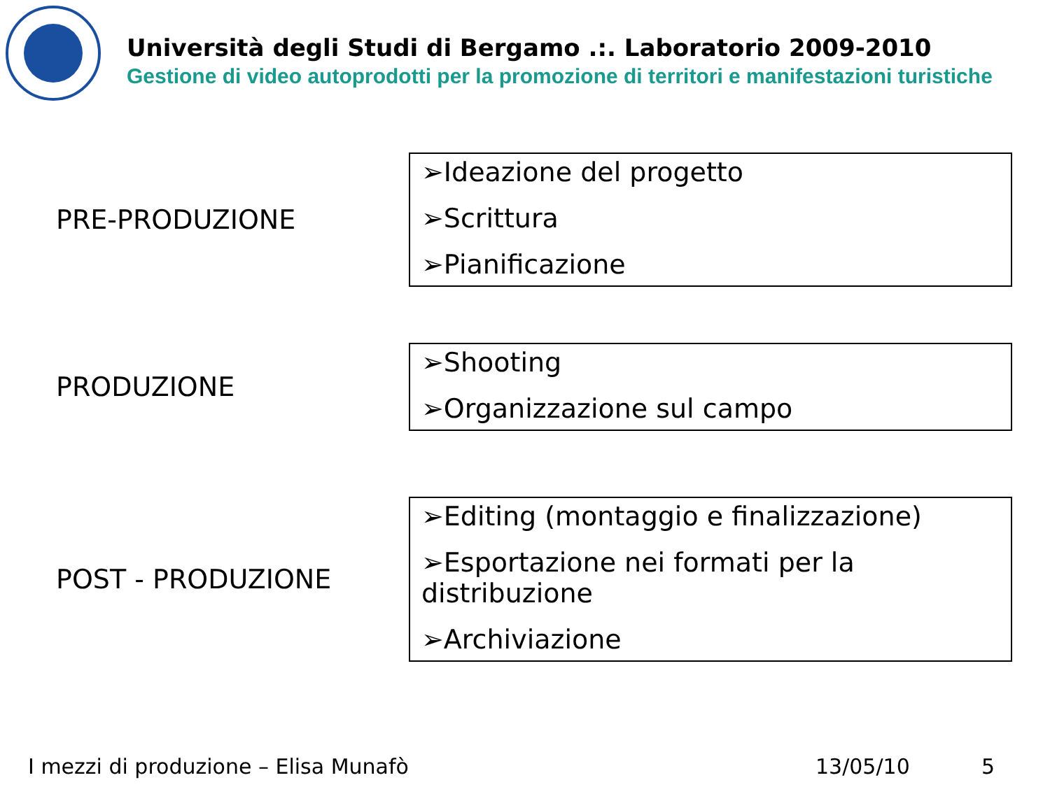Università degli Studi di Bergamo .:. Laboratorio 2009-2010
Gestione di video autoprodotti per la promozione di territori e manifestazioni turistiche
PRE-PRODUZIONE
➢Ideazione del progetto
➢Scrittura
➢Pianificazione
PRODUZIONE
➢Shooting
➢Organizzazione sul campo
POST - PRODUZIONE
➢Editing (montaggio e finalizzazione)
➢Esportazione nei formati per la distribuzione
➢Archiviazione
I mezzi di produzione – Elisa Munafò
13/05/10 5